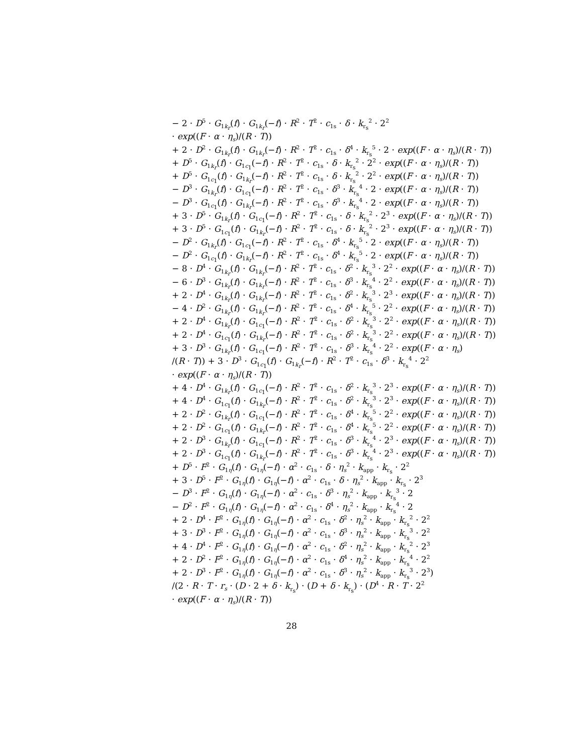− 2 · D<sup>5</sup> · G<sub>1k<sub>r</sub></sub>(f) · G<sub>1k<sub>r</sub></sub>(−f) · R<sup>2</sup> · T<sup>2</sup> · c<sub>1s</sub> · δ · k<sub>r<sub>s</sub></sub><sup>2</sup> · 2<sup>2</sup>
· exp((F · α · η<sub>s</sub>)/(R · T))
+ 2 · D<sup>2</sup> · G<sub>1k<sub>r</sub></sub>(f) · G<sub>1k<sub>r</sub></sub>(−f) · R<sup>2</sup> · T<sup>2</sup> · c<sub>1s</sub> · δ<sup>4</sup> · k<sub>r<sub>s</sub></sub><sup>5</sup> · 2 · exp((F · α · η<sub>s</sub>)/(R · T))
+ D<sup>5</sup> · G<sub>1k<sub>r</sub></sub>(f) · G<sub>1c<sub>1</sub></sub>(−f) · R<sup>2</sup> · T<sup>2</sup> · c<sub>1s</sub> · δ · k<sub>r<sub>s</sub></sub><sup>2</sup> · 2<sup>2</sup> · exp((F · α · η<sub>s</sub>)/(R · T))
+ D<sup>5</sup> · G<sub>1c<sub>1</sub></sub>(f) · G<sub>1k<sub>r</sub></sub>(−f) · R<sup>2</sup> · T<sup>2</sup> · c<sub>1s</sub> · δ · k<sub>r<sub>s</sub></sub><sup>2</sup> · 2<sup>2</sup> · exp((F · α · η<sub>s</sub>)/(R · T))
− D<sup>3</sup> · G<sub>1k<sub>r</sub></sub>(f) · G<sub>1c<sub>1</sub></sub>(−f) · R<sup>2</sup> · T<sup>2</sup> · c<sub>1s</sub> · δ<sup>3</sup> · k<sub>r<sub>s</sub></sub><sup>4</sup> · 2 · exp((F · α · η<sub>s</sub>)/(R · T))
− D<sup>3</sup> · G<sub>1c<sub>1</sub></sub>(f) · G<sub>1k<sub>r</sub></sub>(−f) · R<sup>2</sup> · T<sup>2</sup> · c<sub>1s</sub> · δ<sup>3</sup> · k<sub>r<sub>s</sub></sub><sup>4</sup> · 2 · exp((F · α · η<sub>s</sub>)/(R · T))
+ 3 · D<sup>5</sup> · G<sub>1k<sub>r</sub></sub>(f) · G<sub>1c<sub>1</sub></sub>(−f) · R<sup>2</sup> · T<sup>2</sup> · c<sub>1s</sub> · δ · k<sub>r<sub>s</sub></sub><sup>2</sup> · 2<sup>3</sup> · exp((F · α · η<sub>s</sub>)/(R · T))
+ 3 · D<sup>5</sup> · G<sub>1c<sub>1</sub></sub>(f) · G<sub>1k<sub>r</sub></sub>(−f) · R<sup>2</sup> · T<sup>2</sup> · c<sub>1s</sub> · δ · k<sub>r<sub>s</sub></sub><sup>2</sup> · 2<sup>3</sup> · exp((F · α · η<sub>s</sub>)/(R · T))
− D<sup>2</sup> · G<sub>1k<sub>r</sub></sub>(f) · G<sub>1c<sub>1</sub></sub>(−f) · R<sup>2</sup> · T<sup>2</sup> · c<sub>1s</sub> · δ<sup>4</sup> · k<sub>r<sub>s</sub></sub><sup>5</sup> · 2 · exp((F · α · η<sub>s</sub>)/(R · T))
− D<sup>2</sup> · G<sub>1c<sub>1</sub></sub>(f) · G<sub>1k<sub>r</sub></sub>(−f) · R<sup>2</sup> · T<sup>2</sup> · c<sub>1s</sub> · δ<sup>4</sup> · k<sub>r<sub>s</sub></sub><sup>5</sup> · 2 · exp((F · α · η<sub>s</sub>)/(R · T))
− 8 · D<sup>4</sup> · G<sub>1k<sub>r</sub></sub>(f) · G<sub>1k<sub>r</sub></sub>(−f) · R<sup>2</sup> · T<sup>2</sup> · c<sub>1s</sub> · δ<sup>2</sup> · k<sub>r<sub>s</sub></sub><sup>3</sup> · 2<sup>2</sup> · exp((F · α · η<sub>s</sub>)/(R · T))
− 6 · D<sup>3</sup> · G<sub>1k<sub>r</sub></sub>(f) · G<sub>1k<sub>r</sub></sub>(−f) · R<sup>2</sup> · T<sup>2</sup> · c<sub>1s</sub> · δ<sup>3</sup> · k<sub>r<sub>s</sub></sub><sup>4</sup> · 2<sup>2</sup> · exp((F · α · η<sub>s</sub>)/(R · T))
+ 2 · D<sup>4</sup> · G<sub>1k<sub>r</sub></sub>(f) · G<sub>1k<sub>r</sub></sub>(−f) · R<sup>2</sup> · T<sup>2</sup> · c<sub>1s</sub> · δ<sup>2</sup> · k<sub>r<sub>s</sub></sub><sup>3</sup> · 2<sup>3</sup> · exp((F · α · η<sub>s</sub>)/(R · T))
− 4 · D<sup>2</sup> · G<sub>1k<sub>r</sub></sub>(f) · G<sub>1k<sub>r</sub></sub>(−f) · R<sup>2</sup> · T<sup>2</sup> · c<sub>1s</sub> · δ<sup>4</sup> · k<sub>r<sub>s</sub></sub><sup>5</sup> · 2<sup>2</sup> · exp((F · α · η<sub>s</sub>)/(R · T))
+ 2 · D<sup>4</sup> · G<sub>1k<sub>r</sub></sub>(f) · G<sub>1c<sub>1</sub></sub>(−f) · R<sup>2</sup> · T<sup>2</sup> · c<sub>1s</sub> · δ<sup>2</sup> · k<sub>r<sub>s</sub></sub><sup>3</sup> · 2<sup>2</sup> · exp((F · α · η<sub>s</sub>)/(R · T))
+ 2 · D<sup>4</sup> · G<sub>1c<sub>1</sub></sub>(f) · G<sub>1k<sub>r</sub></sub>(−f) · R<sup>2</sup> · T<sup>2</sup> · c<sub>1s</sub> · δ<sup>2</sup> · k<sub>r<sub>s</sub></sub><sup>3</sup> · 2<sup>2</sup> · exp((F · α · η<sub>s</sub>)/(R · T))
+ 3 · D<sup>3</sup> · G<sub>1k<sub>r</sub></sub>(f) · G<sub>1c<sub>1</sub></sub>(−f) · R<sup>2</sup> · T<sup>2</sup> · c<sub>1s</sub> · δ<sup>3</sup> · k<sub>r<sub>s</sub></sub><sup>4</sup> · 2<sup>2</sup> · exp((F · α · η<sub>s</sub>)
/(R · T)) + 3 · D<sup>3</sup> · G<sub>1c<sub>1</sub></sub>(f) · G<sub>1k<sub>r</sub></sub>(−f) · R<sup>2</sup> · T<sup>2</sup> · c<sub>1s</sub> · δ<sup>3</sup> · k<sub>r<sub>s</sub></sub><sup>4</sup> · 2<sup>2</sup>
· exp((F · α · η<sub>s</sub>)/(R · T))
+ 4 · D<sup>4</sup> · G<sub>1k<sub>r</sub></sub>(f) · G<sub>1c<sub>1</sub></sub>(−f) · R<sup>2</sup> · T<sup>2</sup> · c<sub>1s</sub> · δ<sup>2</sup> · k<sub>r<sub>s</sub></sub><sup>3</sup> · 2<sup>3</sup> · exp((F · α · η<sub>s</sub>)/(R · T))
+ 4 · D<sup>4</sup> · G<sub>1c<sub>1</sub></sub>(f) · G<sub>1k<sub>r</sub></sub>(−f) · R<sup>2</sup> · T<sup>2</sup> · c<sub>1s</sub> · δ<sup>2</sup> · k<sub>r<sub>s</sub></sub><sup>3</sup> · 2<sup>3</sup> · exp((F · α · η<sub>s</sub>)/(R · T))
+ 2 · D<sup>2</sup> · G<sub>1k<sub>r</sub></sub>(f) · G<sub>1c<sub>1</sub></sub>(−f) · R<sup>2</sup> · T<sup>2</sup> · c<sub>1s</sub> · δ<sup>4</sup> · k<sub>r<sub>s</sub></sub><sup>5</sup> · 2<sup>2</sup> · exp((F · α · η<sub>s</sub>)/(R · T))
+ 2 · D<sup>2</sup> · G<sub>1c<sub>1</sub></sub>(f) · G<sub>1k<sub>r</sub></sub>(−f) · R<sup>2</sup> · T<sup>2</sup> · c<sub>1s</sub> · δ<sup>4</sup> · k<sub>r<sub>s</sub></sub><sup>5</sup> · 2<sup>2</sup> · exp((F · α · η<sub>s</sub>)/(R · T))
+ 2 · D<sup>3</sup> · G<sub>1k<sub>r</sub></sub>(f) · G<sub>1c<sub>1</sub></sub>(−f) · R<sup>2</sup> · T<sup>2</sup> · c<sub>1s</sub> · δ<sup>3</sup> · k<sub>r<sub>s</sub></sub><sup>4</sup> · 2<sup>3</sup> · exp((F · α · η<sub>s</sub>)/(R · T))
+ 2 · D<sup>3</sup> · G<sub>1c<sub>1</sub></sub>(f) · G<sub>1k<sub>r</sub></sub>(−f) · R<sup>2</sup> · T<sup>2</sup> · c<sub>1s</sub> · δ<sup>3</sup> · k<sub>r<sub>s</sub></sub><sup>4</sup> · 2<sup>3</sup> · exp((F · α · η<sub>s</sub>)/(R · T))
+ D<sup>5</sup> · F<sup>2</sup> · G<sub>1η</sub>(f) · G<sub>1η</sub>(−f) · α<sup>2</sup> · c<sub>1s</sub> · δ · η<sub>s</sub><sup>2</sup> · k<sub>app</sub> · k<sub>r<sub>s</sub></sub> · 2<sup>2</sup>
+ 3 · D<sup>5</sup> · F<sup>2</sup> · G<sub>1η</sub>(f) · G<sub>1η</sub>(−f) · α<sup>2</sup> · c<sub>1s</sub> · δ · η<sub>s</sub><sup>2</sup> · k<sub>app</sub> · k<sub>r<sub>s</sub></sub> · 2<sup>3</sup>
− D<sup>3</sup> · F<sup>2</sup> · G<sub>1η</sub>(f) · G<sub>1η</sub>(−f) · α<sup>2</sup> · c<sub>1s</sub> · δ<sup>3</sup> · η<sub>s</sub><sup>2</sup> · k<sub>app</sub> · k<sub>r<sub>s</sub></sub><sup>3</sup> · 2
− D<sup>2</sup> · F<sup>2</sup> · G<sub>1η</sub>(f) · G<sub>1η</sub>(−f) · α<sup>2</sup> · c<sub>1s</sub> · δ<sup>4</sup> · η<sub>s</sub><sup>2</sup> · k<sub>app</sub> · k<sub>r<sub>s</sub></sub><sup>4</sup> · 2
+ 2 · D<sup>4</sup> · F<sup>2</sup> · G<sub>1η</sub>(f) · G<sub>1η</sub>(−f) · α<sup>2</sup> · c<sub>1s</sub> · δ<sup>2</sup> · η<sub>s</sub><sup>2</sup> · k<sub>app</sub> · k<sub>r<sub>s</sub></sub><sup>2</sup> · 2<sup>2</sup>
+ 3 · D<sup>3</sup> · F<sup>2</sup> · G<sub>1η</sub>(f) · G<sub>1η</sub>(−f) · α<sup>2</sup> · c<sub>1s</sub> · δ<sup>3</sup> · η<sub>s</sub><sup>2</sup> · k<sub>app</sub> · k<sub>r<sub>s</sub></sub><sup>3</sup> · 2<sup>2</sup>
+ 4 · D<sup>4</sup> · F<sup>2</sup> · G<sub>1η</sub>(f) · G<sub>1η</sub>(−f) · α<sup>2</sup> · c<sub>1s</sub> · δ<sup>2</sup> · η<sub>s</sub><sup>2</sup> · k<sub>app</sub> · k<sub>r<sub>s</sub></sub><sup>2</sup> · 2<sup>3</sup>
+ 2 · D<sup>2</sup> · F<sup>2</sup> · G<sub>1η</sub>(f) · G<sub>1η</sub>(−f) · α<sup>2</sup> · c<sub>1s</sub> · δ<sup>4</sup> · η<sub>s</sub><sup>2</sup> · k<sub>app</sub> · k<sub>r<sub>s</sub></sub><sup>4</sup> · 2<sup>2</sup>
+ 2 · D<sup>3</sup> · F<sup>2</sup> · G<sub>1η</sub>(f) · G<sub>1η</sub>(−f) · α<sup>2</sup> · c<sub>1s</sub> · δ<sup>3</sup> · η<sub>s</sub><sup>2</sup> · k<sub>app</sub> · k<sub>r<sub>s</sub></sub><sup>3</sup> · 2<sup>3</sup>)
/(2 · R · T · r<sub>s</sub> · (D · 2 + δ · k<sub>r<sub>s</sub></sub>) · (D + δ · k<sub>r<sub>s</sub></sub>) · (D<sup>4</sup> · R · T · 2<sup>2</sup>
· exp((F · α · η<sub>s</sub>)/(R · T))
28